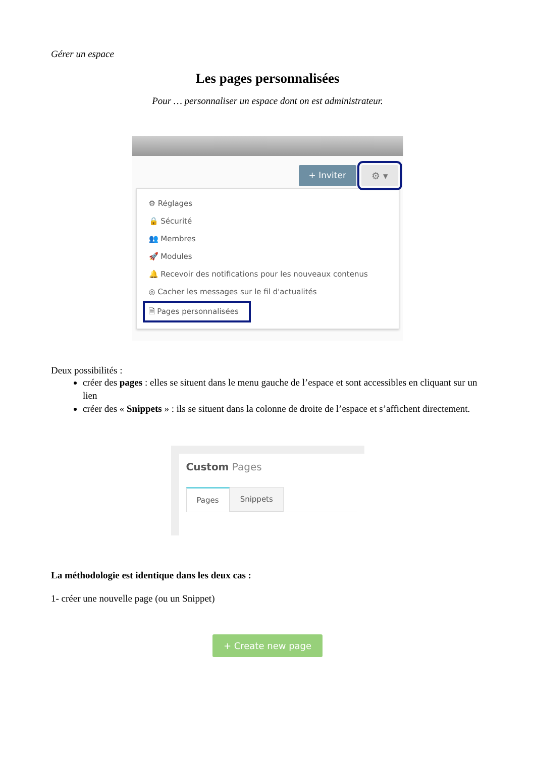Gérer un espace
Les pages personnalisées
Pour … personnaliser un espace dont on est administrateur.
+ Inviter ⚙ ▾
⚙ Réglages
🔒 Sécurité
👥 Membres
🚀 Modules
🔔 Recevoir des notifications pour les nouveaux contenus
◎ Cacher les messages sur le fil d'actualités
🗎 Pages personnalisées
Deux possibilités :
créer des pages : elles se situent dans le menu gauche de l’espace et sont accessibles en cliquant sur un lien
créer des « Snippets » : ils se situent dans la colonne de droite de l’espace et s’affichent directement.
Custom Pages
Pages Snippets
La méthodologie est identique dans les deux cas :
1- créer une nouvelle page (ou un Snippet)
+ Create new page